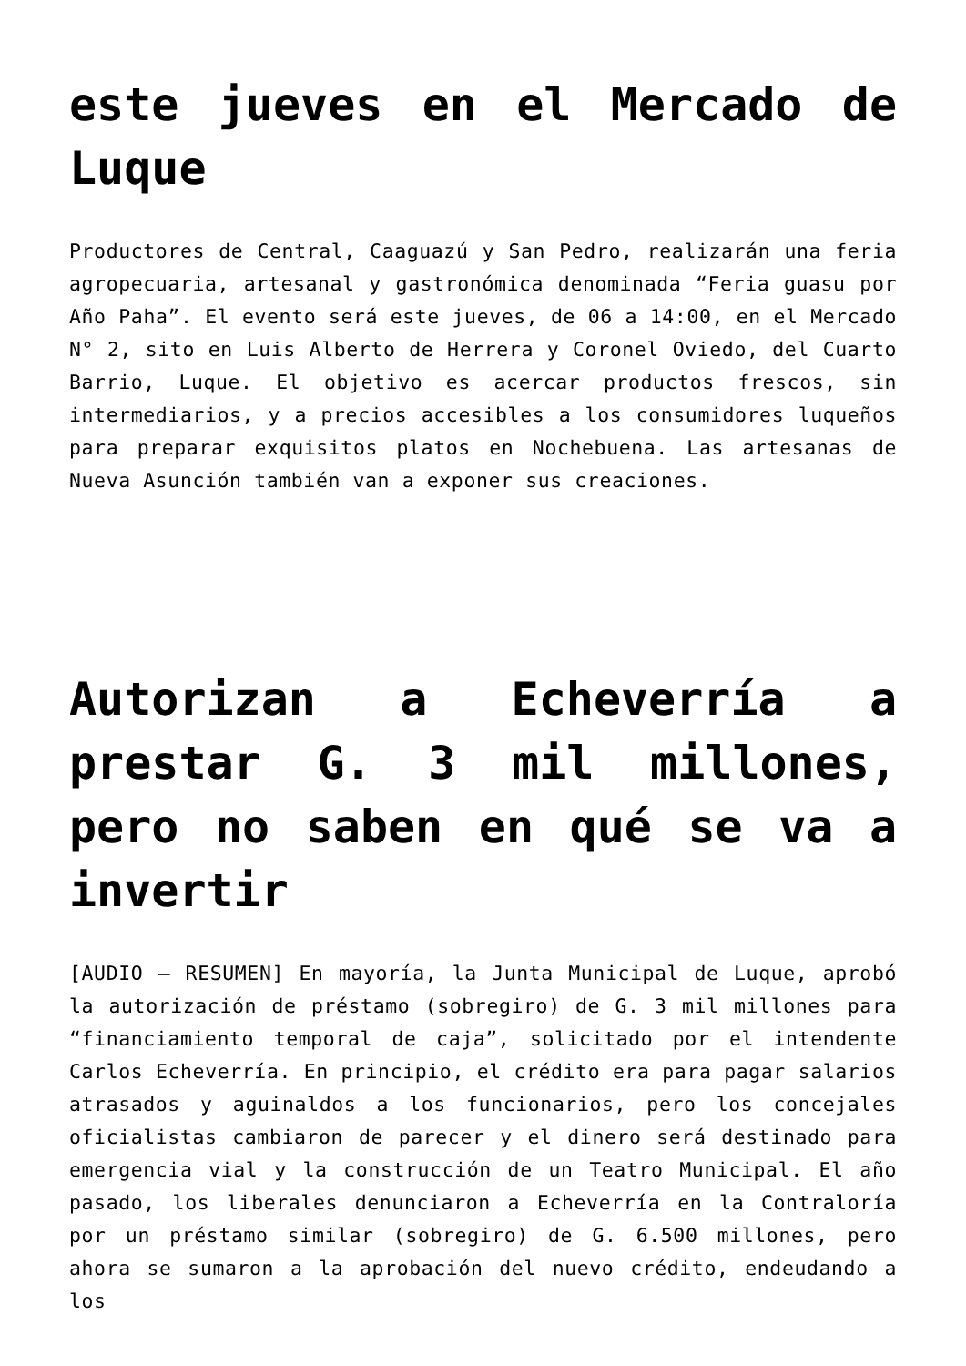este jueves en el Mercado de Luque
Productores de Central, Caaguazú y San Pedro, realizarán una feria agropecuaria, artesanal y gastronómica denominada “Feria guasu por Año Paha”. El evento será este jueves, de 06 a 14:00, en el Mercado N° 2, sito en Luis Alberto de Herrera y Coronel Oviedo, del Cuarto Barrio, Luque. El objetivo es acercar productos frescos, sin intermediarios, y a precios accesibles a los consumidores luqueños para preparar exquisitos platos en Nochebuena. Las artesanas de Nueva Asunción también van a exponer sus creaciones.
Autorizan a Echeverría a prestar G. 3 mil millones, pero no saben en qué se va a invertir
[AUDIO – RESUMEN] En mayoría, la Junta Municipal de Luque, aprobó la autorización de préstamo (sobregiro) de G. 3 mil millones para “financiamiento temporal de caja”, solicitado por el intendente Carlos Echeverría. En principio, el crédito era para pagar salarios atrasados y aguinaldos a los funcionarios, pero los concejales oficialistas cambiaron de parecer y el dinero será destinado para emergencia vial y la construcción de un Teatro Municipal. El año pasado, los liberales denunciaron a Echeverría en la Contraloría por un préstamo similar (sobregiro) de G. 6.500 millones, pero ahora se sumaron a la aprobación del nuevo crédito, endeudando a los